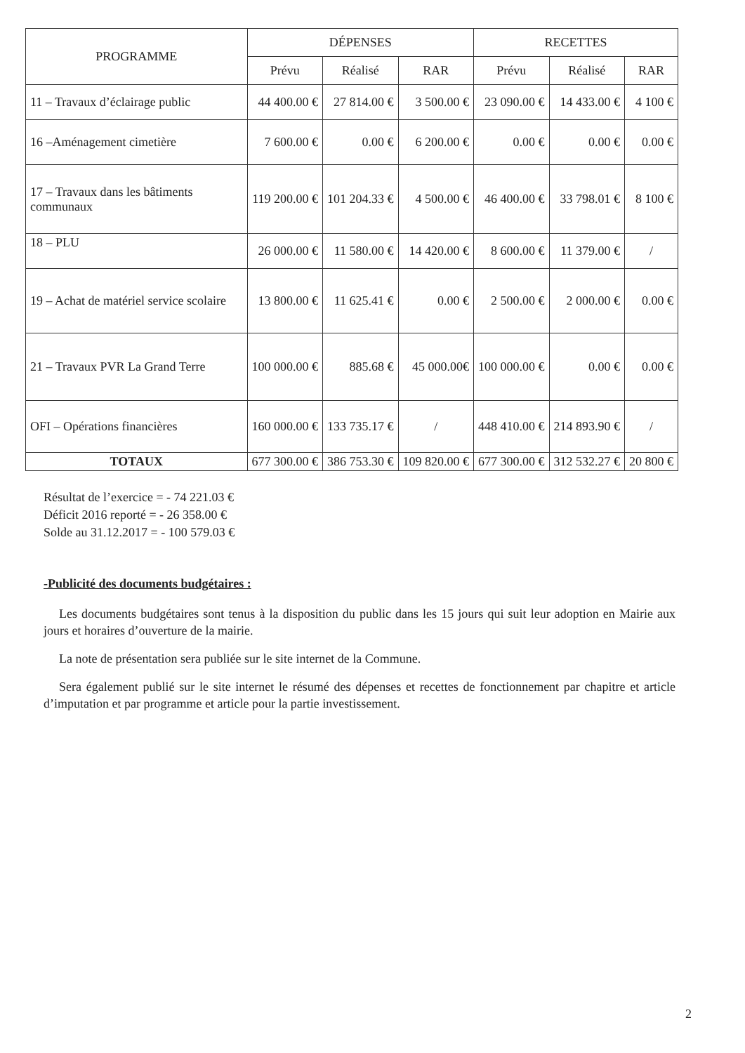| PROGRAMME | DÉPENSES | | | RECETTES | | |
| --- | --- | --- | --- | --- | --- | --- |
| | Prévu | Réalisé | RAR | Prévu | Réalisé | RAR |
| 11 – Travaux d’éclairage public | 44 400.00 € | 27 814.00 € | 3 500.00 € | 23 090.00 € | 14 433.00 € | 4 100 € |
| 16 –Aménagement cimetière | 7 600.00 € | 0.00 € | 6 200.00 € | 0.00 € | 0.00 € | 0.00 € |
| 17 – Travaux dans les bâtiments communaux | 119 200.00 € | 101 204.33 € | 4 500.00 € | 46 400.00 € | 33 798.01 € | 8 100 € |
| 18 – PLU | 26 000.00 € | 11 580.00 € | 14 420.00 € | 8 600.00 € | 11 379.00 € | / |
| 19 – Achat de matériel service scolaire | 13 800.00 € | 11 625.41 € | 0.00 € | 2 500.00 € | 2 000.00 € | 0.00 € |
| 21 – Travaux PVR La Grand Terre | 100 000.00 € | 885.68 € | 45 000.00€ | 100 000.00 € | 0.00 € | 0.00 € |
| OFI – Opérations financières | 160 000.00 € | 133 735.17 € | / | 448 410.00 € | 214 893.90 € | / |
| TOTAUX | 677 300.00 € | 386 753.30 € | 109 820.00 € | 677 300.00 € | 312 532.27 € | 20 800 € |
Résultat de l’exercice = - 74 221.03 €
Déficit 2016 reporté = - 26 358.00 €
Solde au 31.12.2017 = - 100 579.03 €
-Publicité des documents budgétaires :
Les documents budgétaires sont tenus à la disposition du public dans les 15 jours qui suit leur adoption en Mairie aux jours et horaires d’ouverture de la mairie.
La note de présentation sera publiée sur le site internet de la Commune.
Sera également publié sur le site internet le résumé des dépenses et recettes de fonctionnement par chapitre et article d’imputation et par programme et article pour la partie investissement.
2